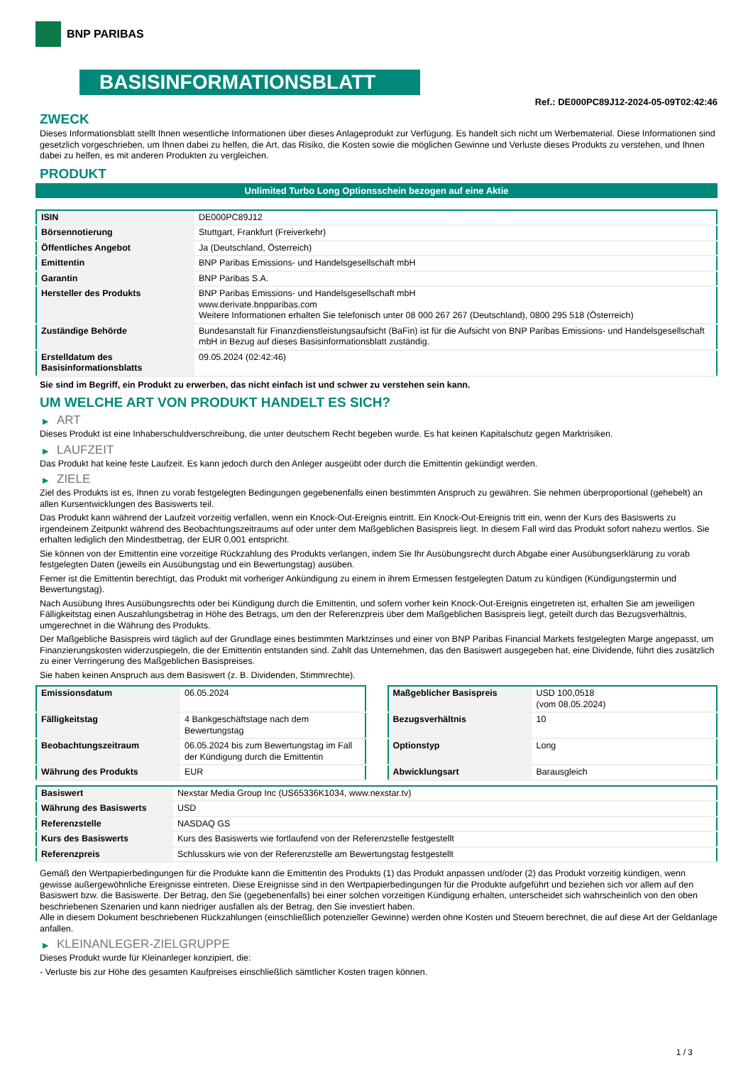BNP PARIBAS
BASISINFORMATIONSBLATT
Ref.: DE000PC89J12-2024-05-09T02:42:46
ZWECK
Dieses Informationsblatt stellt Ihnen wesentliche Informationen über dieses Anlageprodukt zur Verfügung. Es handelt sich nicht um Werbematerial. Diese Informationen sind gesetzlich vorgeschrieben, um Ihnen dabei zu helfen, die Art, das Risiko, die Kosten sowie die möglichen Gewinne und Verluste dieses Produkts zu verstehen, und Ihnen dabei zu helfen, es mit anderen Produkten zu vergleichen.
PRODUKT
Unlimited Turbo Long Optionsschein bezogen auf eine Aktie
| ISIN | DE000PC89J12 |
| Börsennotierung | Stuttgart, Frankfurt (Freiverkehr) |
| Öffentliches Angebot | Ja (Deutschland, Österreich) |
| Emittentin | BNP Paribas Emissions- und Handelsgesellschaft mbH |
| Garantin | BNP Paribas S.A. |
| Hersteller des Produkts | BNP Paribas Emissions- und Handelsgesellschaft mbH www.derivate.bnpparibas.com Weitere Informationen erhalten Sie telefonisch unter 08 000 267 267 (Deutschland), 0800 295 518 (Österreich) |
| Zuständige Behörde | Bundesanstalt für Finanzdienstleistungsaufsicht (BaFin) ist für die Aufsicht von BNP Paribas Emissions- und Handelsgesellschaft mbH in Bezug auf dieses Basisinformationsblatt zuständig. |
| Erstelldatum des Basisinformationsblatts | 09.05.2024 (02:42:46) |
Sie sind im Begriff, ein Produkt zu erwerben, das nicht einfach ist und schwer zu verstehen sein kann.
UM WELCHE ART VON PRODUKT HANDELT ES SICH?
▶ ART
Dieses Produkt ist eine Inhaberschuldverschreibung, die unter deutschem Recht begeben wurde. Es hat keinen Kapitalschutz gegen Marktrisiken.
▶ LAUFZEIT
Das Produkt hat keine feste Laufzeit. Es kann jedoch durch den Anleger ausgeübt oder durch die Emittentin gekündigt werden.
▶ ZIELE
Ziel des Produkts ist es, Ihnen zu vorab festgelegten Bedingungen gegebenenfalls einen bestimmten Anspruch zu gewähren. Sie nehmen überproportional (gehebelt) an allen Kursentwicklungen des Basiswerts teil.
Das Produkt kann während der Laufzeit vorzeitig verfallen, wenn ein Knock-Out-Ereignis eintritt. Ein Knock-Out-Ereignis tritt ein, wenn der Kurs des Basiswerts zu irgendeinem Zeitpunkt während des Beobachtungszeitraums auf oder unter dem Maßgeblichen Basispreis liegt. In diesem Fall wird das Produkt sofort nahezu wertlos. Sie erhalten lediglich den Mindestbetrag, der EUR 0,001 entspricht.
Sie können von der Emittentin eine vorzeitige Rückzahlung des Produkts verlangen, indem Sie Ihr Ausübungsrecht durch Abgabe einer Ausübungserklärung zu vorab festgelegten Daten (jeweils ein Ausübungstag und ein Bewertungstag) ausüben.
Ferner ist die Emittentin berechtigt, das Produkt mit vorheriger Ankündigung zu einem in ihrem Ermessen festgelegten Datum zu kündigen (Kündigungstermin und Bewertungstag).
Nach Ausübung Ihres Ausübungsrechts oder bei Kündigung durch die Emittentin, und sofern vorher kein Knock-Out-Ereignis eingetreten ist, erhalten Sie am jeweiligen Fälligkeitstag einen Auszahlungsbetrag in Höhe des Betrags, um den der Referenzpreis über dem Maßgeblichen Basispreis liegt, geteilt durch das Bezugsverhältnis, umgerechnet in die Währung des Produkts.
Der Maßgebliche Basispreis wird täglich auf der Grundlage eines bestimmten Marktzinses und einer von BNP Paribas Financial Markets festgelegten Marge angepasst, um Finanzierungskosten widerzuspiegeln, die der Emittentin entstanden sind. Zahlt das Unternehmen, das den Basiswert ausgegeben hat, eine Dividende, führt dies zusätzlich zu einer Verringerung des Maßgeblichen Basispreises.
Sie haben keinen Anspruch aus dem Basiswert (z. B. Dividenden, Stimmrechte).
| Emissionsdatum | 06.05.2024 |
| Fälligkeitstag | 4 Bankgeschäftstage nach dem Bewertungstag |
| Beobachtungszeitraum | 06.05.2024 bis zum Bewertungstag im Fall der Kündigung durch die Emittentin |
| Währung des Produkts | EUR |
| Maßgeblicher Basispreis | USD 100,0518 (vom 08.05.2024) |
| Bezugsverhältnis | 10 |
| Optionstyp | Long |
| Abwicklungsart | Barausgleich |
| Basiswert | Nexstar Media Group Inc (US65336K1034, www.nexstar.tv) |
| Währung des Basiswerts | USD |
| Referenzstelle | NASDAQ GS |
| Kurs des Basiswerts | Kurs des Basiswerts wie fortlaufend von der Referenzstelle festgestellt |
| Referenzpreis | Schlusskurs wie von der Referenzstelle am Bewertungstag festgestellt |
Gemäß den Wertpapierbedingungen für die Produkte kann die Emittentin des Produkts (1) das Produkt anpassen und/oder (2) das Produkt vorzeitig kündigen, wenn gewisse außergewöhnliche Ereignisse eintreten. Diese Ereignisse sind in den Wertpapierbedingungen für die Produkte aufgeführt und beziehen sich vor allem auf den Basiswert bzw. die Basiswerte. Der Betrag, den Sie (gegebenenfalls) bei einer solchen vorzeitigen Kündigung erhalten, unterscheidet sich wahrscheinlich von den oben beschriebenen Szenarien und kann niedriger ausfallen als der Betrag, den Sie investiert haben.
Alle in diesem Dokument beschriebenen Rückzahlungen (einschließlich potenzieller Gewinne) werden ohne Kosten und Steuern berechnet, die auf diese Art der Geldanlage anfallen.
▶ KLEINANLEGER-ZIELGRUPPE
Dieses Produkt wurde für Kleinanleger konzipiert, die:
- Verluste bis zur Höhe des gesamten Kaufpreises einschließlich sämtlicher Kosten tragen können.
1 / 3